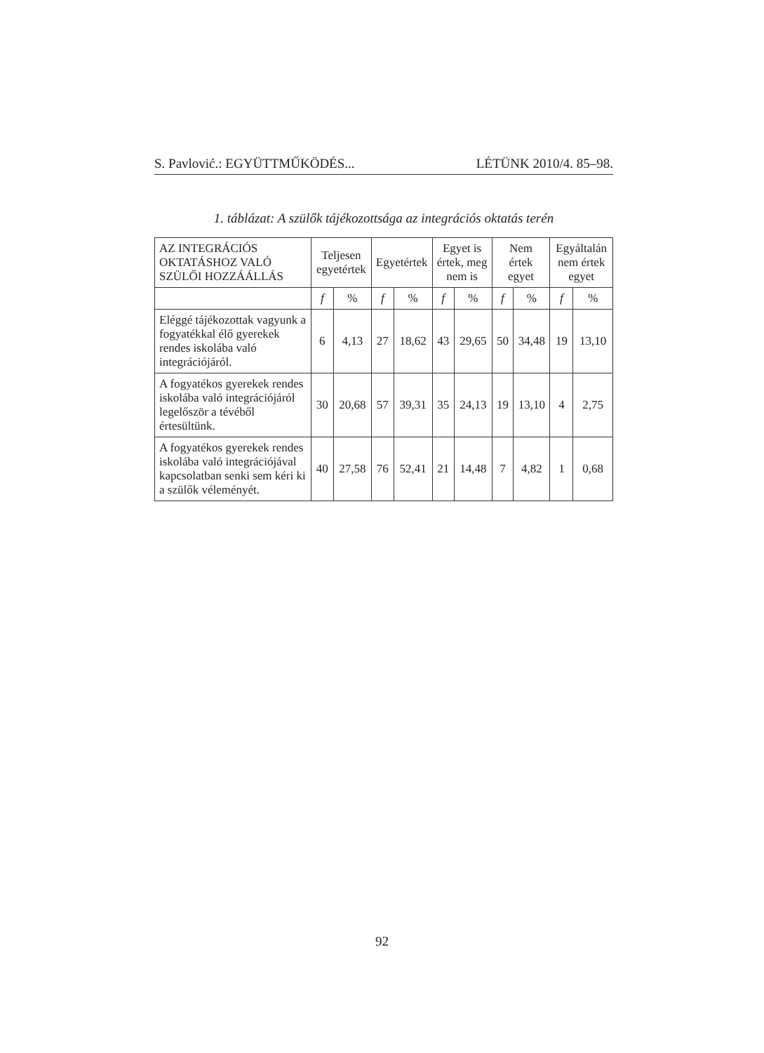S. Pavlović.: EGYÜTTMŰKÖDÉS... LÉTÜNK 2010/4. 85–98.
1. táblázat: A szülők tájékozottsága az integrációs oktatás terén
| AZ INTEGRÁCIÓS OKTATÁSHOZ VALÓ SZÜLŐI HOZZÁÁLLÁS | Teljesen egyetértek | | Egyetértek | | Egyet is értek, meg nem is | | Nem értek egyet | | Egyáltalán nem értek egyet | |
| --- | --- | --- | --- | --- | --- | --- | --- | --- | --- | --- |
| | f | % | f | % | f | % | f | % | f | % |
| Eléggé tájékozottak vagyunk a fogyatékkal élő gyerekek rendes iskolába való integrációjáról. | 6 | 4,13 | 27 | 18,62 | 43 | 29,65 | 50 | 34,48 | 19 | 13,10 |
| A fogyatékos gyerekek rendes iskolába való integrációjáról legelőször a tévéből értesültünk. | 30 | 20,68 | 57 | 39,31 | 35 | 24,13 | 19 | 13,10 | 4 | 2,75 |
| A fogyatékos gyerekek rendes iskolába való integrációjával kapcsolatban senki sem kéri ki a szülők véleményét. | 40 | 27,58 | 76 | 52,41 | 21 | 14,48 | 7 | 4,82 | 1 | 0,68 |
92